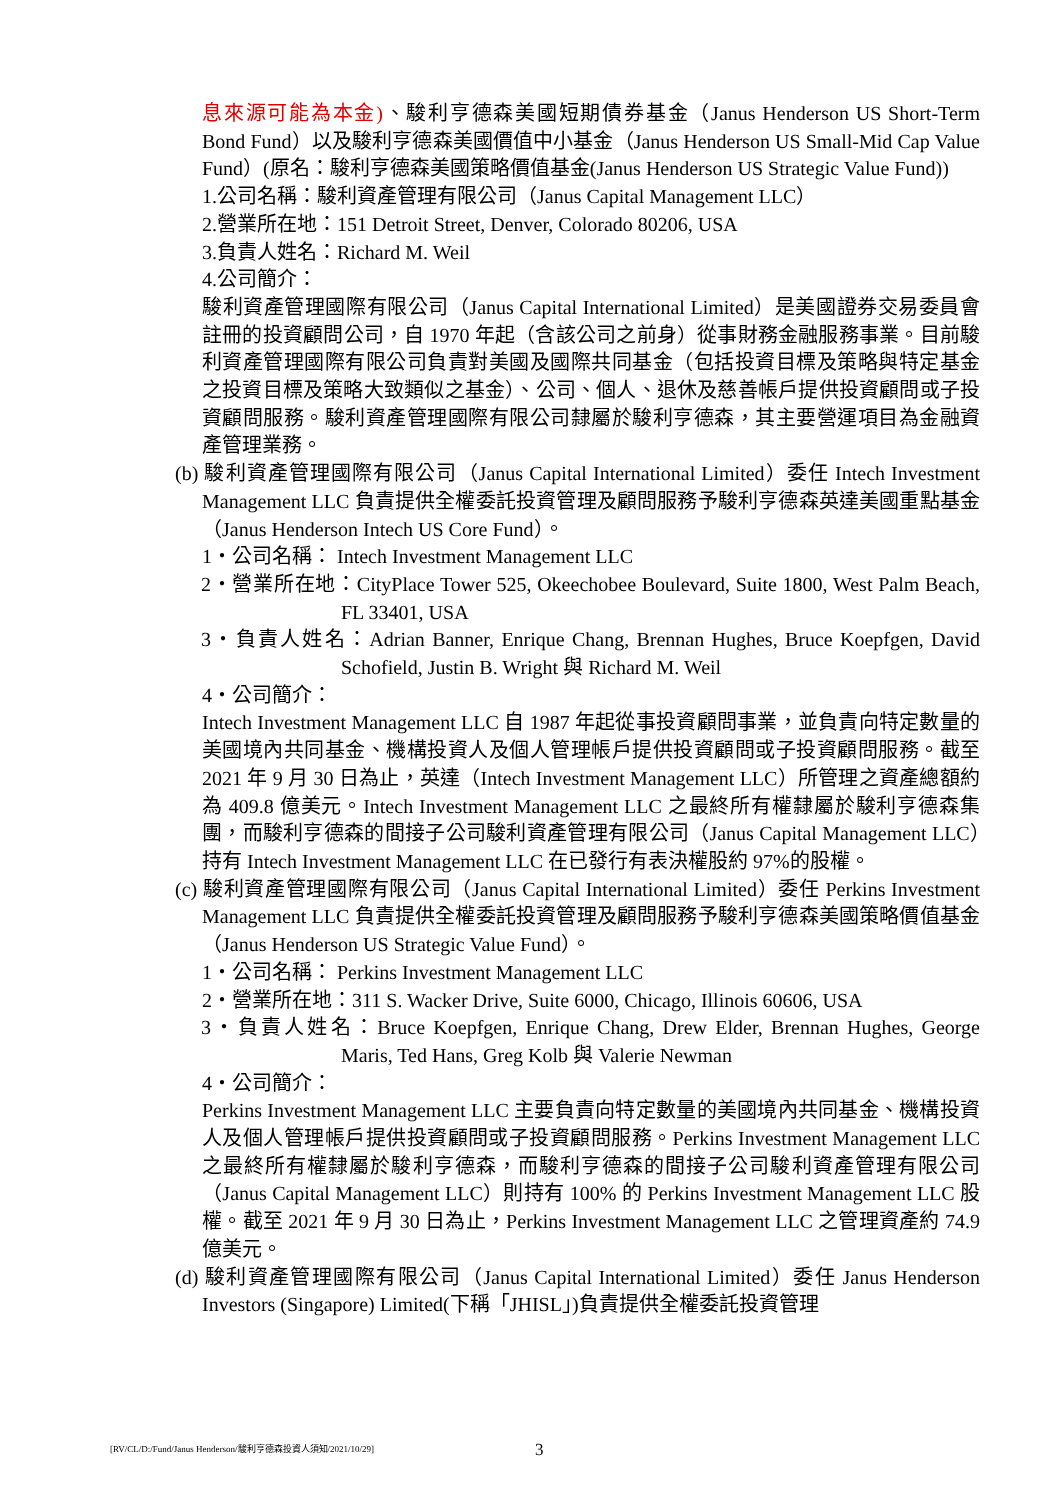息來源可能為本金)、駿利亨德森美國短期債券基金（Janus Henderson US Short-Term Bond Fund）以及駿利亨德森美國價值中小基金（Janus Henderson US Small-Mid Cap Value Fund）(原名：駿利亨德森美國策略價值基金(Janus Henderson US Strategic Value Fund))
1.公司名稱：駿利資產管理有限公司（Janus Capital Management LLC）
2.營業所在地：151 Detroit Street, Denver, Colorado 80206, USA
3.負責人姓名：Richard M. Weil
4.公司簡介：
駿利資產管理國際有限公司（Janus Capital International Limited）是美國證券交易委員會註冊的投資顧問公司，自 1970 年起（含該公司之前身）從事財務金融服務事業。目前駿利資產管理國際有限公司負責對美國及國際共同基金（包括投資目標及策略與特定基金之投資目標及策略大致類似之基金）、公司、個人、退休及慈善帳戶提供投資顧問或子投資顧問服務。駿利資產管理國際有限公司隸屬於駿利亨德森，其主要營運項目為金融資產管理業務。
(b) 駿利資產管理國際有限公司（Janus Capital International Limited）委任 Intech Investment Management LLC 負責提供全權委託投資管理及顧問服務予駿利亨德森英達美國重點基金（Janus Henderson Intech US Core Fund）。
1・公司名稱： Intech Investment Management LLC
2・營業所在地：CityPlace Tower 525, Okeechobee Boulevard, Suite 1800, West Palm Beach, FL 33401, USA
3・負責人姓名：Adrian Banner, Enrique Chang, Brennan Hughes, Bruce Koepfgen, David Schofield, Justin B. Wright 與 Richard M. Weil
4・公司簡介：
Intech Investment Management LLC 自 1987 年起從事投資顧問事業，並負責向特定數量的美國境內共同基金、機構投資人及個人管理帳戶提供投資顧問或子投資顧問服務。截至 2021 年 9 月 30 日為止，英達（Intech Investment Management LLC）所管理之資產總額約為 409.8 億美元。Intech Investment Management LLC 之最終所有權隸屬於駿利亨德森集團，而駿利亨德森的間接子公司駿利資產管理有限公司（Janus Capital Management LLC）持有 Intech Investment Management LLC 在已發行有表決權股約 97%的股權。
(c) 駿利資產管理國際有限公司（Janus Capital International Limited）委任 Perkins Investment Management LLC 負責提供全權委託投資管理及顧問服務予駿利亨德森美國策略價值基金（Janus Henderson US Strategic Value Fund）。
1・公司名稱： Perkins Investment Management LLC
2・營業所在地：311 S. Wacker Drive, Suite 6000, Chicago, Illinois 60606, USA
3・負責人姓名：Bruce Koepfgen, Enrique Chang, Drew Elder, Brennan Hughes, George Maris, Ted Hans, Greg Kolb 與 Valerie Newman
4・公司簡介：
Perkins Investment Management LLC 主要負責向特定數量的美國境內共同基金、機構投資人及個人管理帳戶提供投資顧問或子投資顧問服務。Perkins Investment Management LLC 之最終所有權隸屬於駿利亨德森，而駿利亨德森的間接子公司駿利資產管理有限公司（Janus Capital Management LLC）則持有 100% 的 Perkins Investment Management LLC 股權。截至 2021 年 9 月 30 日為止，Perkins Investment Management LLC 之管理資產約 74.9 億美元。
(d) 駿利資產管理國際有限公司（Janus Capital International Limited）委任 Janus Henderson Investors (Singapore) Limited(下稱「JHISL」)負責提供全權委託投資管理
[RV/CL/D:/Fund/Janus Henderson/駿利亨德森投資人須知/2021/10/29]
3